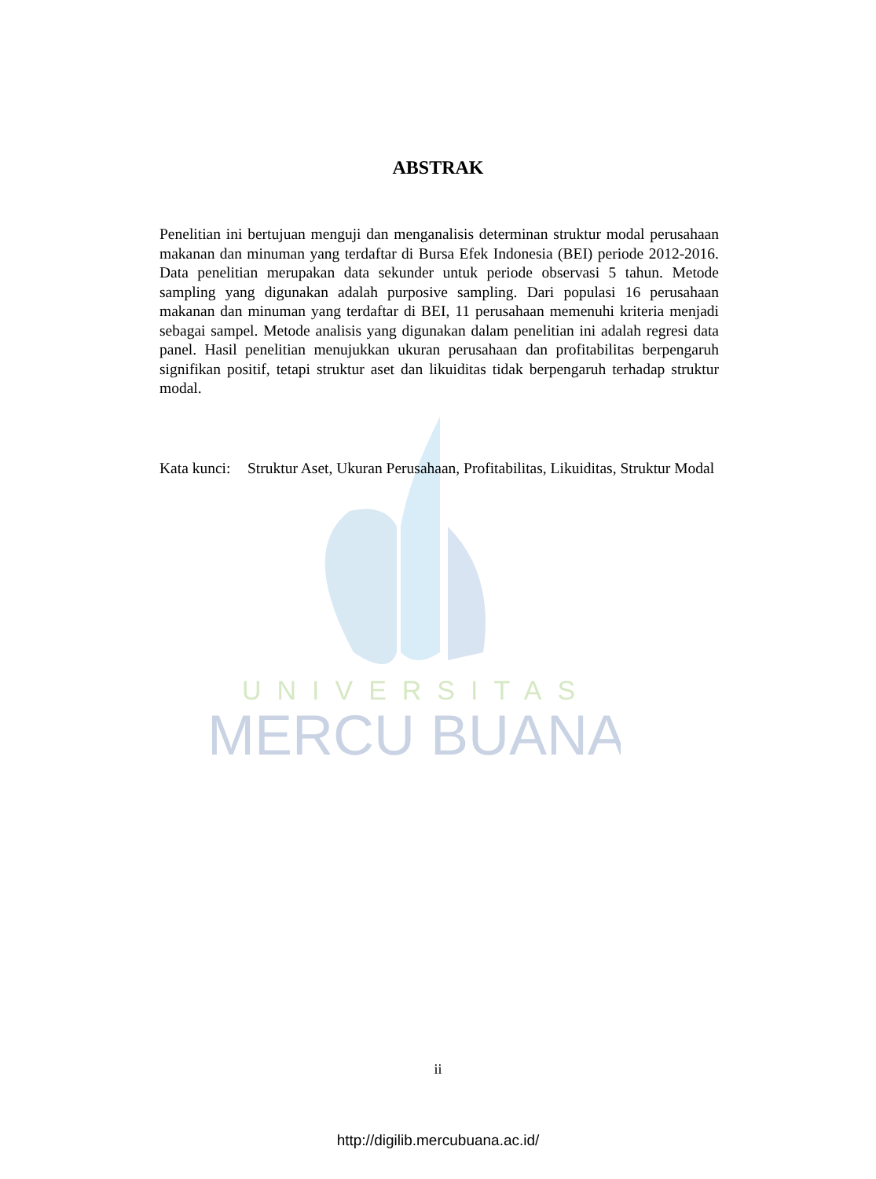UNIVERSITAS
MERCU BUANA
ABSTRAK
Penelitian ini bertujuan menguji dan menganalisis determinan struktur modal perusahaan makanan dan minuman yang terdaftar di Bursa Efek Indonesia (BEI) periode 2012-2016. Data penelitian merupakan data sekunder untuk periode observasi 5 tahun. Metode sampling yang digunakan adalah purposive sampling. Dari populasi 16 perusahaan makanan dan minuman yang terdaftar di BEI, 11 perusahaan memenuhi kriteria menjadi sebagai sampel. Metode analisis yang digunakan dalam penelitian ini adalah regresi data panel. Hasil penelitian menujukkan ukuran perusahaan dan profitabilitas berpengaruh signifikan positif, tetapi struktur aset dan likuiditas tidak berpengaruh terhadap struktur modal.
Kata kunci: Struktur Aset, Ukuran Perusahaan, Profitabilitas, Likuiditas, Struktur Modal
ii
http://digilib.mercubuana.ac.id/